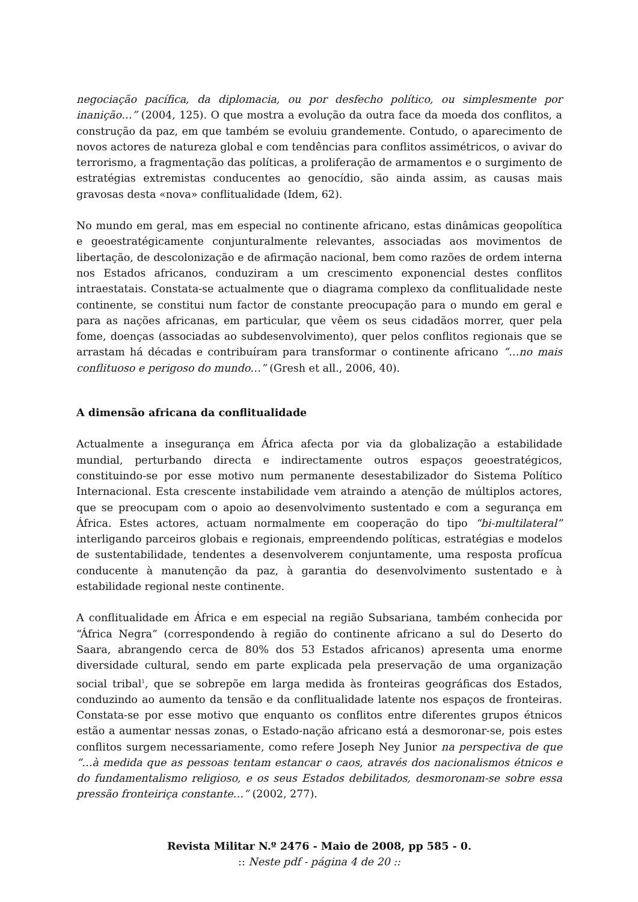negociação pacífica, da diplomacia, ou por desfecho político, ou simplesmente por inanição…” (2004, 125). O que mostra a evolução da outra face da moeda dos conflitos, a construção da paz, em que também se evoluiu grandemente. Contudo, o aparecimento de novos actores de natureza global e com tendências para conflitos assimétricos, o avivar do terrorismo, a fragmentação das políticas, a proliferação de armamentos e o surgimento de estratégias extremistas conducentes ao genocídio, são ainda assim, as causas mais gravosas desta «nova» conflitualidade (Idem, 62).
No mundo em geral, mas em especial no continente africano, estas dinâmicas geopolítica e geoestratégicamente conjunturalmente relevantes, associadas aos movimentos de libertação, de descolonização e de afirmação nacional, bem como razões de ordem interna nos Estados africanos, conduziram a um crescimento exponencial destes conflitos intraestatais. Constata-se actualmente que o diagrama complexo da conflitualidade neste continente, se constitui num factor de constante preocupação para o mundo em geral e para as nações africanas, em particular, que vêem os seus cidadãos morrer, quer pela fome, doenças (associadas ao subdesenvolvimento), quer pelos conflitos regionais que se arrastam há décadas e contribuíram para transformar o continente africano “…no mais conflituoso e perigoso do mundo…” (Gresh et all., 2006, 40).
A dimensão africana da conflitualidade
Actualmente a insegurança em África afecta por via da globalização a estabilidade mundial, perturbando directa e indirectamente outros espaços geoestratégicos, constituindo-se por esse motivo num permanente desestabilizador do Sistema Político Internacional. Esta crescente instabilidade vem atraindo a atenção de múltiplos actores, que se preocupam com o apoio ao desenvolvimento sustentado e com a segurança em África. Estes actores, actuam normalmente em cooperação do tipo “bi-multilateral” interligando parceiros globais e regionais, empreendendo políticas, estratégias e modelos de sustentabilidade, tendentes a desenvolverem conjuntamente, uma resposta profícua conducente à manutenção da paz, à garantia do desenvolvimento sustentado e à estabilidade regional neste continente.
A conflitualidade em África e em especial na região Subsariana, também conhecida por “África Negra” (correspondendo à região do continente africano a sul do Deserto do Saara, abrangendo cerca de 80% dos 53 Estados africanos) apresenta uma enorme diversidade cultural, sendo em parte explicada pela preservação de uma organização social tribal<sup>1</sup>, que se sobrepõe em larga medida às fronteiras geográficas dos Estados, conduzindo ao aumento da tensão e da conflitualidade latente nos espaços de fronteiras. Constata-se por esse motivo que enquanto os conflitos entre diferentes grupos étnicos estão a aumentar nessas zonas, o Estado-nação africano está a desmoronar-se, pois estes conflitos surgem necessariamente, como refere Joseph Ney Junior na perspectiva de que “…à medida que as pessoas tentam estancar o caos, através dos nacionalismos étnicos e do fundamentalismo religioso, e os seus Estados debilitados, desmoronam-se sobre essa pressão fronteiriça constante…” (2002, 277).
Revista Militar N.º 2476 - Maio de 2008, pp 585 - 0.
:: Neste pdf - página 4 de 20 ::